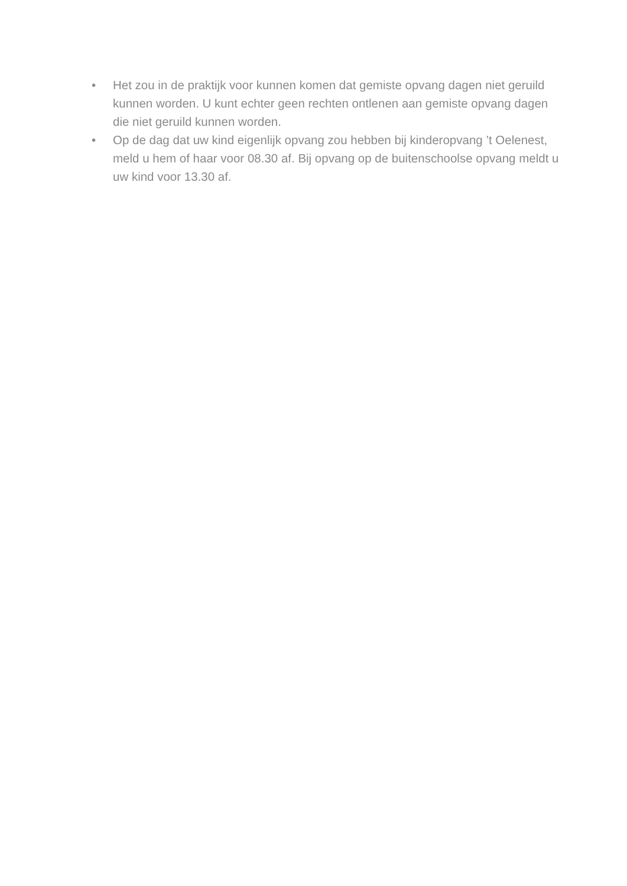• Het zou in de praktijk voor kunnen komen dat gemiste opvang dagen niet geruild kunnen worden. U kunt echter geen rechten ontlenen aan gemiste opvang dagen die niet geruild kunnen worden.
• Op de dag dat uw kind eigenlijk opvang zou hebben bij kinderopvang ’t Oelenest, meld u hem of haar voor 08.30 af. Bij opvang op de buitenschoolse opvang meldt u uw kind voor 13.30 af.